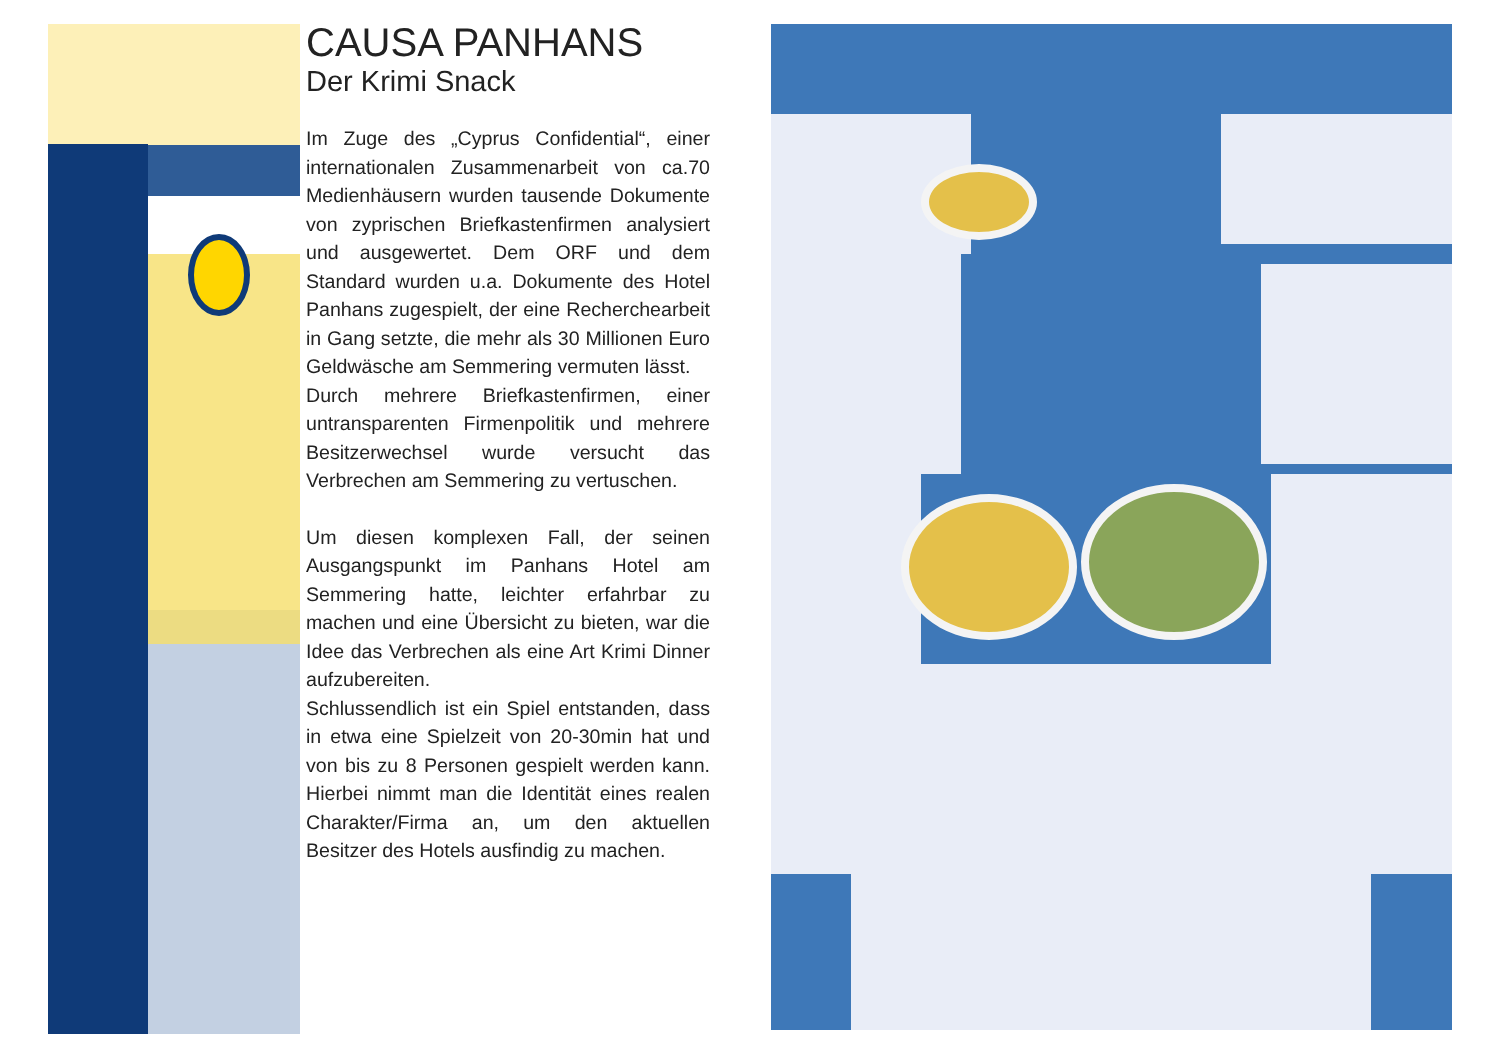CAUSA PANHANS
Der Krimi Snack
Im Zuge des „Cyprus Confidential“, einer internationalen Zusammenarbeit von ca.70 Medienhäusern wurden tausende Dokumente von zyprischen Briefkastenfirmen analysiert und ausgewertet. Dem ORF und dem Standard wurden u.a. Dokumente des Hotel Panhans zugespielt, der eine Recherchearbeit in Gang setzte, die mehr als 30 Millionen Euro Geldwäsche am Semmering vermuten lässt.
Durch mehrere Briefkastenfirmen, einer untransparenten Firmenpolitik und mehrere Besitzerwechsel wurde versucht das Verbrechen am Semmering zu vertuschen.
Um diesen komplexen Fall, der seinen Ausgangspunkt im Panhans Hotel am Semmering hatte, leichter erfahrbar zu machen und eine Übersicht zu bieten, war die Idee das Verbrechen als eine Art Krimi Dinner aufzubereiten.
Schlussendlich ist ein Spiel entstanden, dass in etwa eine Spielzeit von 20-30min hat und von bis zu 8 Personen gespielt werden kann. Hierbei nimmt man die Identität eines realen Charakter/Firma an, um den aktuellen Besitzer des Hotels ausfindig zu machen.